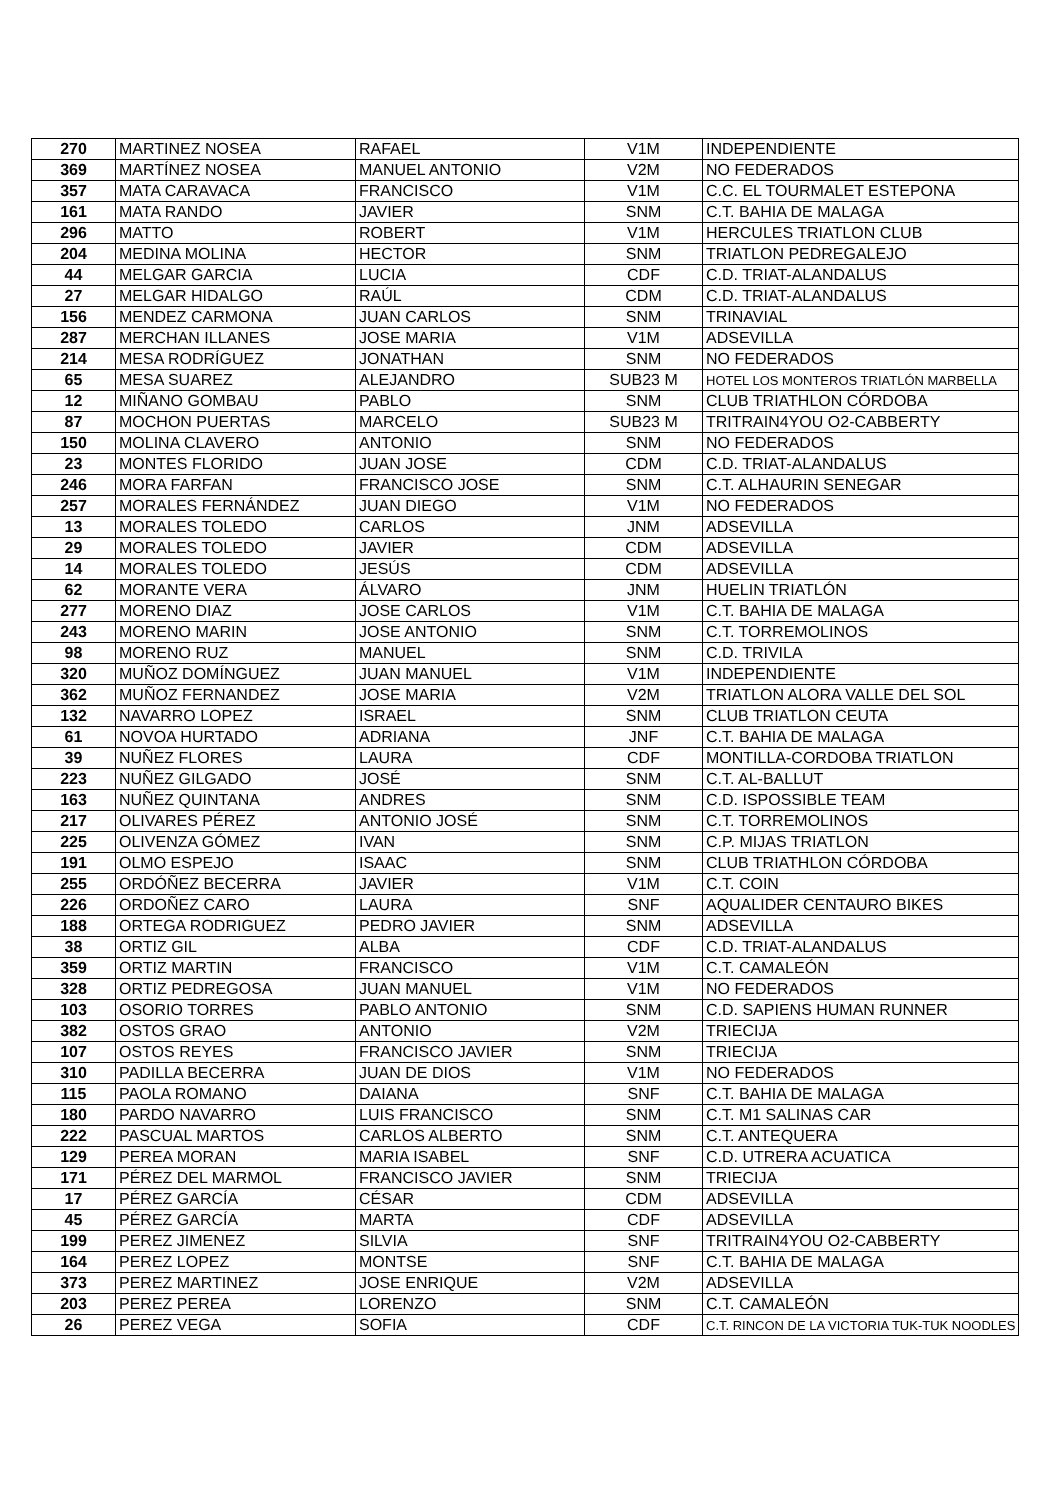| 270 | MARTINEZ NOSEA | RAFAEL | V1M | INDEPENDIENTE |
| 369 | MARTÍNEZ NOSEA | MANUEL ANTONIO | V2M | NO FEDERADOS |
| 357 | MATA CARAVACA | FRANCISCO | V1M | C.C. EL TOURMALET ESTEPONA |
| 161 | MATA RANDO | JAVIER | SNM | C.T. BAHIA DE MALAGA |
| 296 | MATTO | ROBERT | V1M | HERCULES TRIATLON CLUB |
| 204 | MEDINA MOLINA | HECTOR | SNM | TRIATLON PEDREGALEJO |
| 44 | MELGAR GARCIA | LUCIA | CDF | C.D. TRIAT-ALANDALUS |
| 27 | MELGAR HIDALGO | RAÚL | CDM | C.D. TRIAT-ALANDALUS |
| 156 | MENDEZ CARMONA | JUAN CARLOS | SNM | TRINAVIAL |
| 287 | MERCHAN ILLANES | JOSE MARIA | V1M | ADSEVILLA |
| 214 | MESA RODRÍGUEZ | JONATHAN | SNM | NO FEDERADOS |
| 65 | MESA SUAREZ | ALEJANDRO | SUB23 M | HOTEL LOS MONTEROS TRIATLÓN MARBELLA |
| 12 | MIÑANO GOMBAU | PABLO | SNM | CLUB TRIATHLON CÓRDOBA |
| 87 | MOCHON PUERTAS | MARCELO | SUB23 M | TRITRAIN4YOU O2-CABBERTY |
| 150 | MOLINA CLAVERO | ANTONIO | SNM | NO FEDERADOS |
| 23 | MONTES FLORIDO | JUAN JOSE | CDM | C.D. TRIAT-ALANDALUS |
| 246 | MORA FARFAN | FRANCISCO JOSE | SNM | C.T. ALHAURIN SENEGAR |
| 257 | MORALES FERNÁNDEZ | JUAN DIEGO | V1M | NO FEDERADOS |
| 13 | MORALES TOLEDO | CARLOS | JNM | ADSEVILLA |
| 29 | MORALES TOLEDO | JAVIER | CDM | ADSEVILLA |
| 14 | MORALES TOLEDO | JESÚS | CDM | ADSEVILLA |
| 62 | MORANTE VERA | ÁLVARO | JNM | HUELIN TRIATLÓN |
| 277 | MORENO DIAZ | JOSE CARLOS | V1M | C.T. BAHIA DE MALAGA |
| 243 | MORENO MARIN | JOSE ANTONIO | SNM | C.T. TORREMOLINOS |
| 98 | MORENO RUZ | MANUEL | SNM | C.D. TRIVILA |
| 320 | MUÑOZ DOMÍNGUEZ | JUAN MANUEL | V1M | INDEPENDIENTE |
| 362 | MUÑOZ FERNANDEZ | JOSE MARIA | V2M | TRIATLON ALORA VALLE DEL SOL |
| 132 | NAVARRO LOPEZ | ISRAEL | SNM | CLUB TRIATLON CEUTA |
| 61 | NOVOA HURTADO | ADRIANA | JNF | C.T. BAHIA DE MALAGA |
| 39 | NUÑEZ FLORES | LAURA | CDF | MONTILLA-CORDOBA TRIATLON |
| 223 | NUÑEZ GILGADO | JOSÉ | SNM | C.T. AL-BALLUT |
| 163 | NUÑEZ QUINTANA | ANDRES | SNM | C.D. ISPOSSIBLE TEAM |
| 217 | OLIVARES PÉREZ | ANTONIO JOSÉ | SNM | C.T. TORREMOLINOS |
| 225 | OLIVENZA GÓMEZ | IVAN | SNM | C.P. MIJAS TRIATLON |
| 191 | OLMO ESPEJO | ISAAC | SNM | CLUB TRIATHLON CÓRDOBA |
| 255 | ORDÓÑEZ BECERRA | JAVIER | V1M | C.T. COIN |
| 226 | ORDOÑEZ CARO | LAURA | SNF | AQUALIDER CENTAURO BIKES |
| 188 | ORTEGA RODRIGUEZ | PEDRO JAVIER | SNM | ADSEVILLA |
| 38 | ORTIZ GIL | ALBA | CDF | C.D. TRIAT-ALANDALUS |
| 359 | ORTIZ MARTIN | FRANCISCO | V1M | C.T. CAMALEÓN |
| 328 | ORTIZ PEDREGOSA | JUAN MANUEL | V1M | NO FEDERADOS |
| 103 | OSORIO TORRES | PABLO ANTONIO | SNM | C.D. SAPIENS HUMAN RUNNER |
| 382 | OSTOS GRAO | ANTONIO | V2M | TRIECIJA |
| 107 | OSTOS REYES | FRANCISCO JAVIER | SNM | TRIECIJA |
| 310 | PADILLA BECERRA | JUAN DE DIOS | V1M | NO FEDERADOS |
| 115 | PAOLA ROMANO | DAIANA | SNF | C.T. BAHIA DE MALAGA |
| 180 | PARDO NAVARRO | LUIS FRANCISCO | SNM | C.T. M1 SALINAS CAR |
| 222 | PASCUAL MARTOS | CARLOS ALBERTO | SNM | C.T. ANTEQUERA |
| 129 | PEREA MORAN | MARIA ISABEL | SNF | C.D. UTRERA ACUATICA |
| 171 | PÉREZ DEL MARMOL | FRANCISCO JAVIER | SNM | TRIECIJA |
| 17 | PÉREZ GARCÍA | CÉSAR | CDM | ADSEVILLA |
| 45 | PÉREZ GARCÍA | MARTA | CDF | ADSEVILLA |
| 199 | PEREZ JIMENEZ | SILVIA | SNF | TRITRAIN4YOU O2-CABBERTY |
| 164 | PEREZ LOPEZ | MONTSE | SNF | C.T. BAHIA DE MALAGA |
| 373 | PEREZ MARTINEZ | JOSE ENRIQUE | V2M | ADSEVILLA |
| 203 | PEREZ PEREA | LORENZO | SNM | C.T. CAMALEÓN |
| 26 | PEREZ VEGA | SOFIA | CDF | C.T. RINCON DE LA VICTORIA TUK-TUK NOODLES |